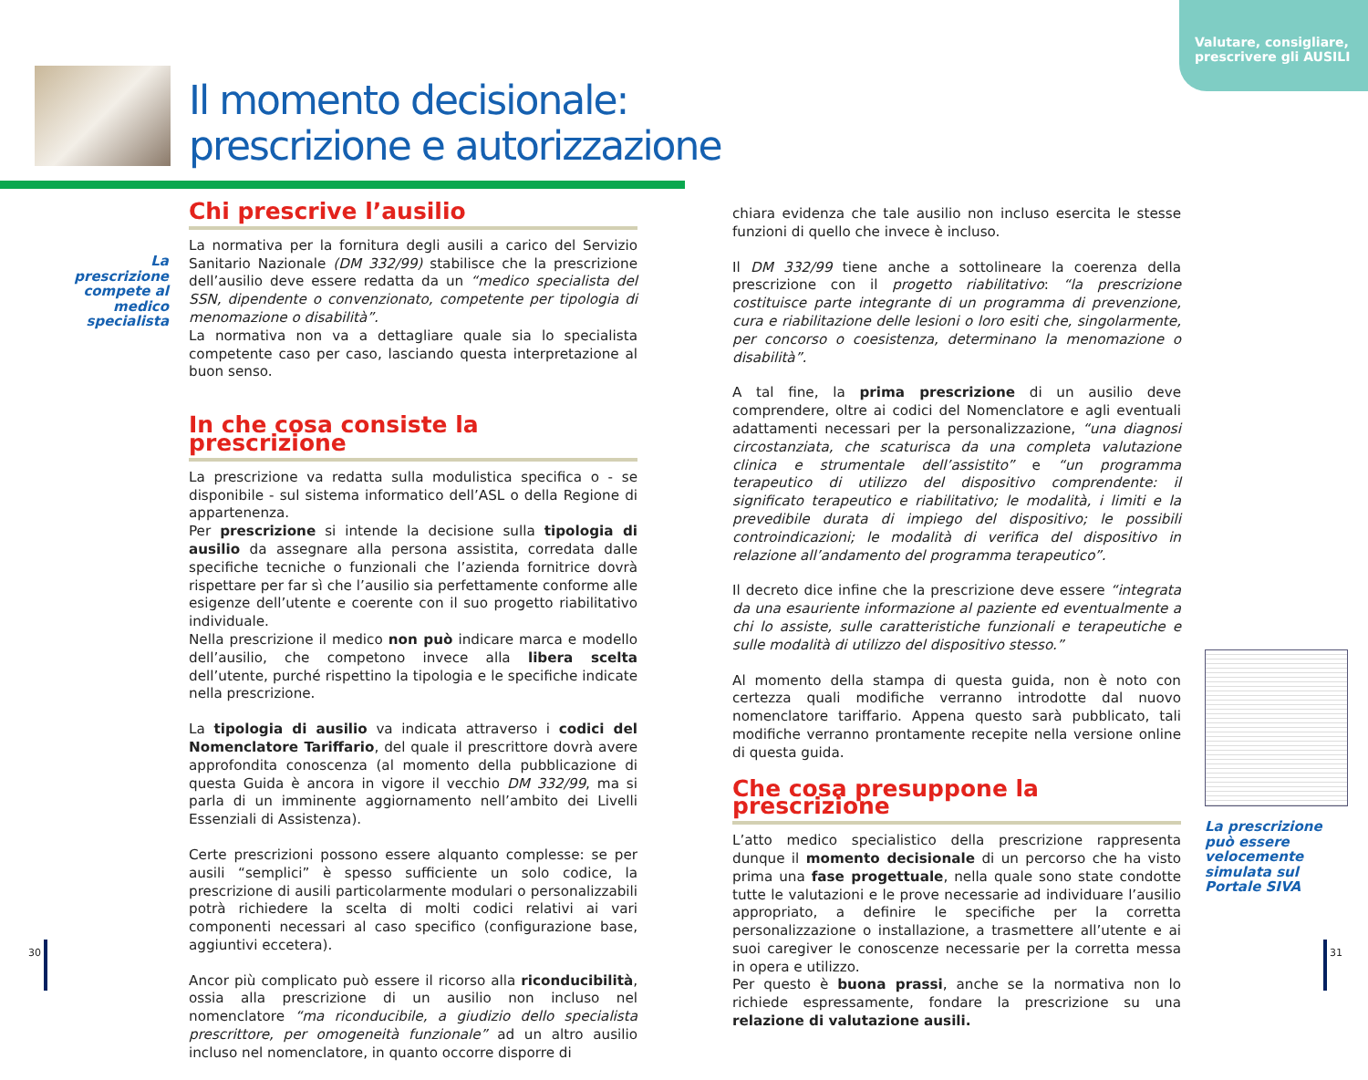Valutare, consigliare,
prescrivere gli AUSILI
Il momento decisionale:
prescrizione e autorizzazione
La prescrizione compete al medico specialista
Chi prescrive l’ausilio
La normativa per la fornitura degli ausili a carico del Servizio Sanitario Nazionale (DM 332/99) stabilisce che la prescrizione dell’ausilio deve essere redatta da un “medico specialista del SSN, dipendente o convenzionato, competente per tipologia di menomazione o disabilità”.
La normativa non va a dettagliare quale sia lo specialista competente caso per caso, lasciando questa interpretazione al buon senso.
In che cosa consiste la prescrizione
La prescrizione va redatta sulla modulistica specifica o - se disponibile - sul sistema informatico dell’ASL o della Regione di appartenenza.
Per prescrizione si intende la decisione sulla tipologia di ausilio da assegnare alla persona assistita, corredata dalle specifiche tecniche o funzionali che l’azienda fornitrice dovrà rispettare per far sì che l’ausilio sia perfettamente conforme alle esigenze dell’utente e coerente con il suo progetto riabilitativo individuale.
Nella prescrizione il medico non può indicare marca e modello dell’ausilio, che competono invece alla libera scelta dell’utente, purché rispettino la tipologia e le specifiche indicate nella prescrizione.
La tipologia di ausilio va indicata attraverso i codici del Nomenclatore Tariffario, del quale il prescrittore dovrà avere approfondita conoscenza (al momento della pubblicazione di questa Guida è ancora in vigore il vecchio DM 332/99, ma si parla di un imminente aggiornamento nell’ambito dei Livelli Essenziali di Assistenza).
Certe prescrizioni possono essere alquanto complesse: se per ausili “semplici” è spesso sufficiente un solo codice, la prescrizione di ausili particolarmente modulari o personalizzabili potrà richiedere la scelta di molti codici relativi ai vari componenti necessari al caso specifico (configurazione base, aggiuntivi eccetera).
Ancor più complicato può essere il ricorso alla riconducibilità, ossia alla prescrizione di un ausilio non incluso nel nomenclatore “ma riconducibile, a giudizio dello specialista prescrittore, per omogeneità funzionale” ad un altro ausilio incluso nel nomenclatore, in quanto occorre disporre di
chiara evidenza che tale ausilio non incluso esercita le stesse funzioni di quello che invece è incluso.
Il DM 332/99 tiene anche a sottolineare la coerenza della prescrizione con il progetto riabilitativo: “la prescrizione costituisce parte integrante di un programma di prevenzione, cura e riabilitazione delle lesioni o loro esiti che, singolarmente, per concorso o coesistenza, determinano la menomazione o disabilità”.
A tal fine, la prima prescrizione di un ausilio deve comprendere, oltre ai codici del Nomenclatore e agli eventuali adattamenti necessari per la personalizzazione, “una diagnosi circostanziata, che scaturisca da una completa valutazione clinica e strumentale dell’assistito” e “un programma terapeutico di utilizzo del dispositivo comprendente: il significato terapeutico e riabilitativo; le modalità, i limiti e la prevedibile durata di impiego del dispositivo; le possibili controindicazioni; le modalità di verifica del dispositivo in relazione all’andamento del programma terapeutico”.
Il decreto dice infine che la prescrizione deve essere “integrata da una esauriente informazione al paziente ed eventualmente a chi lo assiste, sulle caratteristiche funzionali e terapeutiche e sulle modalità di utilizzo del dispositivo stesso.”
Al momento della stampa di questa guida, non è noto con certezza quali modifiche verranno introdotte dal nuovo nomenclatore tariffario. Appena questo sarà pubblicato, tali modifiche verranno prontamente recepite nella versione online di questa guida.
Che cosa presuppone la prescrizione
L’atto medico specialistico della prescrizione rappresenta dunque il momento decisionale di un percorso che ha visto prima una fase progettuale, nella quale sono state condotte tutte le valutazioni e le prove necessarie ad individuare l’ausilio appropriato, a definire le specifiche per la corretta personalizzazione o installazione, a trasmettere all’utente e ai suoi caregiver le conoscenze necessarie per la corretta messa in opera e utilizzo.
Per questo è buona prassi, anche se la normativa non lo richiede espressamente, fondare la prescrizione su una relazione di valutazione ausili.
La prescrizione può essere velocemente simulata sul Portale SIVA
30 31